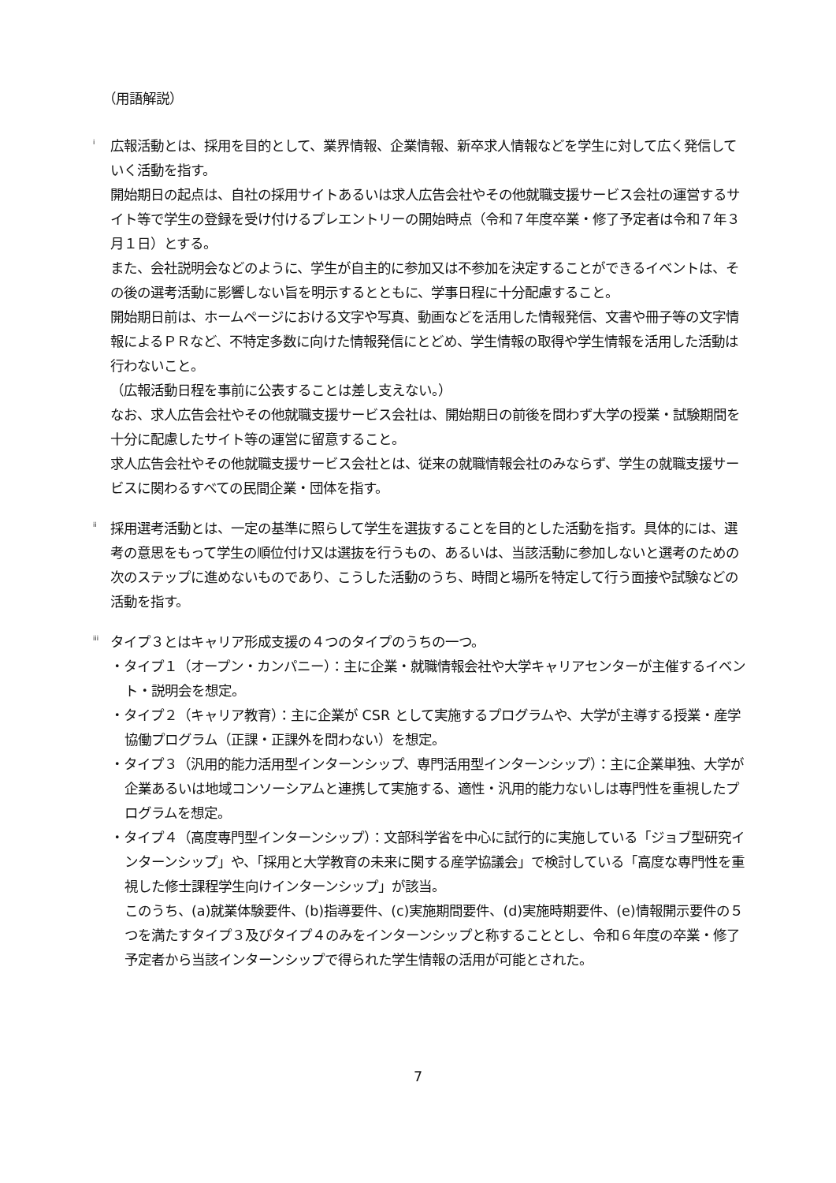（用語解説）
<sup>i</sup>
広報活動とは、採用を目的として、業界情報、企業情報、新卒求人情報などを学生に対して広く発信していく活動を指す。
開始期日の起点は、自社の採用サイトあるいは求人広告会社やその他就職支援サービス会社の運営するサイト等で学生の登録を受け付けるプレエントリーの開始時点（令和７年度卒業・修了予定者は令和７年３月１日）とする。
また、会社説明会などのように、学生が自主的に参加又は不参加を決定することができるイベントは、その後の選考活動に影響しない旨を明示するとともに、学事日程に十分配慮すること。
開始期日前は、ホームページにおける文字や写真、動画などを活用した情報発信、文書や冊子等の文字情報によるＰＲなど、不特定多数に向けた情報発信にとどめ、学生情報の取得や学生情報を活用した活動は行わないこと。
（広報活動日程を事前に公表することは差し支えない。）
なお、求人広告会社やその他就職支援サービス会社は、開始期日の前後を問わず大学の授業・試験期間を十分に配慮したサイト等の運営に留意すること。
求人広告会社やその他就職支援サービス会社とは、従来の就職情報会社のみならず、学生の就職支援サービスに関わるすべての民間企業・団体を指す。
<sup>ii</sup>
採用選考活動とは、一定の基準に照らして学生を選抜することを目的とした活動を指す。具体的には、選考の意思をもって学生の順位付け又は選抜を行うもの、あるいは、当該活動に参加しないと選考のための次のステップに進めないものであり、こうした活動のうち、時間と場所を特定して行う面接や試験などの活動を指す。
<sup>iii</sup>
タイプ３とはキャリア形成支援の４つのタイプのうちの一つ。
・タイプ１（オープン・カンパニー）：主に企業・就職情報会社や大学キャリアセンターが主催するイベント・説明会を想定。
・タイプ２（キャリア教育）：主に企業が CSR として実施するプログラムや、大学が主導する授業・産学協働プログラム（正課・正課外を問わない）を想定。
・タイプ３（汎用的能力活用型インターンシップ、専門活用型インターンシップ）：主に企業単独、大学が企業あるいは地域コンソーシアムと連携して実施する、適性・汎用的能力ないしは専門性を重視したプログラムを想定。
・タイプ４（高度専門型インターンシップ）：文部科学省を中心に試行的に実施している「ジョブ型研究インターンシップ」や、「採用と大学教育の未来に関する産学協議会」で検討している「高度な専門性を重視した修士課程学生向けインターンシップ」が該当。
このうち、(a)就業体験要件、(b)指導要件、(c)実施期間要件、(d)実施時期要件、(e)情報開示要件の５つを満たすタイプ３及びタイプ４のみをインターンシップと称することとし、令和６年度の卒業・修了予定者から当該インターンシップで得られた学生情報の活用が可能とされた。
7